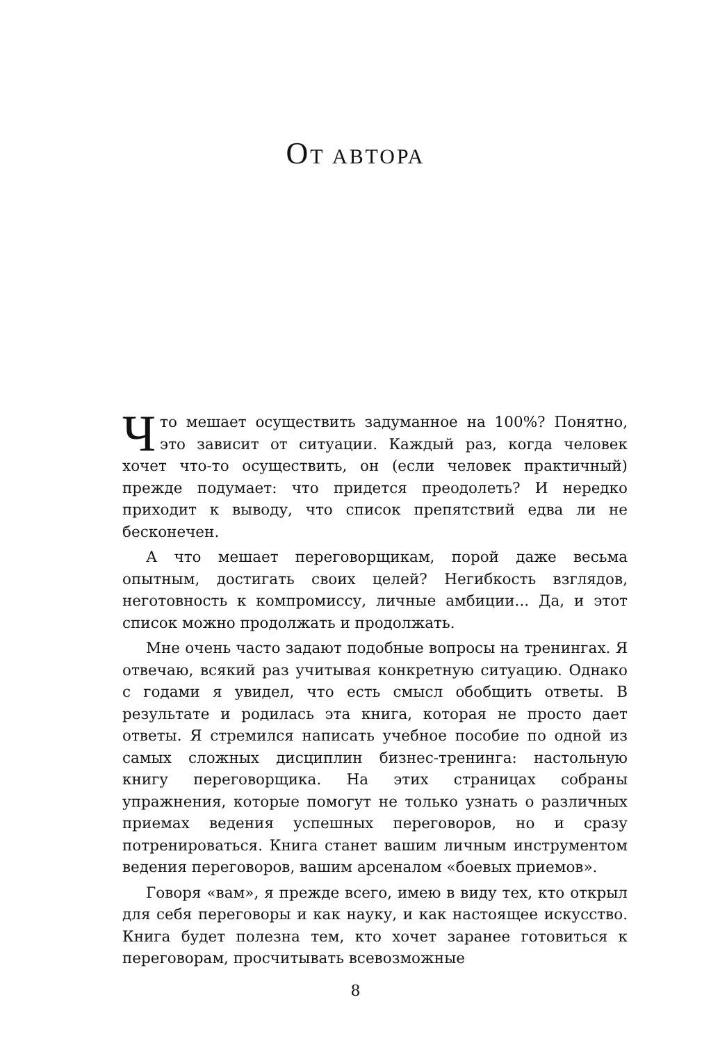ОТ АВТОРА
Что мешает осуществить задуманное на 100%? Понятно, это зависит от ситуации. Каждый раз, когда человек хочет что-то осуществить, он (если человек практичный) прежде подумает: что придется преодолеть? И нередко приходит к выводу, что список препятствий едва ли не бесконечен.
А что мешает переговорщикам, порой даже весьма опытным, достигать своих целей? Негибкость взглядов, неготовность к компромиссу, личные амбиции... Да, и этот список можно продолжать и продолжать.
Мне очень часто задают подобные вопросы на тренингах. Я отвечаю, всякий раз учитывая конкретную ситуацию. Однако с годами я увидел, что есть смысл обобщить ответы. В результате и родилась эта книга, которая не просто дает ответы. Я стремился написать учебное пособие по одной из самых сложных дисциплин бизнес-тренинга: настольную книгу переговорщика. На этих страницах собраны упражнения, которые помогут не только узнать о различных приемах ведения успешных переговоров, но и сразу потренироваться. Книга станет вашим личным инструментом ведения переговоров, вашим арсеналом «боевых приемов».
Говоря «вам», я прежде всего, имею в виду тех, кто открыл для себя переговоры и как науку, и как настоящее искусство. Книга будет полезна тем, кто хочет заранее готовиться к переговорам, просчитывать всевозможные
8